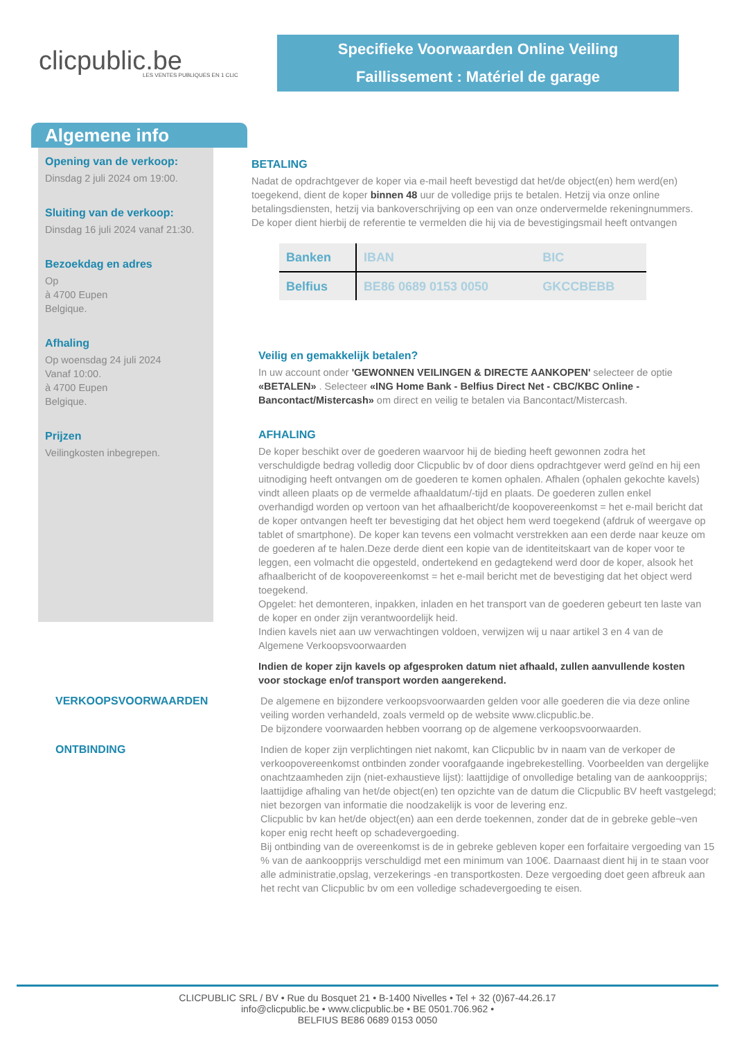clicpublic.be
LES VENTES PUBLIQUES EN 1 CLIC
Specifieke Voorwaarden Online Veiling
Faillissement : Matériel de garage
Algemene info
Opening van de verkoop:
Dinsdag 2 juli 2024 om 19:00.
Sluiting van de verkoop:
Dinsdag 16 juli 2024 vanaf 21:30.
Bezoekdag en adres
Op
à 4700 Eupen
Belgique.
Afhaling
Op woensdag 24 juli 2024
Vanaf 10:00.
à 4700 Eupen
Belgique.
Prijzen
Veilingkosten inbegrepen.
BETALING
Nadat de opdrachtgever de koper via e-mail heeft bevestigd dat het/de object(en) hem werd(en) toegekend, dient de koper binnen 48 uur de volledige prijs te betalen. Hetzij via onze online betalingsdiensten, hetzij via bankoverschrijving op een van onze ondervermelde rekeningnummers. De koper dient hierbij de referentie te vermelden die hij via de bevestigingsmail heeft ontvangen
| Banken | IBAN | BIC |
| --- | --- | --- |
| Belfius | BE86 0689 0153 0050 | GKCCBEBB |
Veilig en gemakkelijk betalen?
In uw account onder 'GEWONNEN VEILINGEN & DIRECTE AANKOPEN' selecteer de optie «BETALEN» . Selecteer «ING Home Bank - Belfius Direct Net - CBC/KBC Online - Bancontact/Mistercash» om direct en veilig te betalen via Bancontact/Mistercash.
AFHALING
De koper beschikt over de goederen waarvoor hij de bieding heeft gewonnen zodra het verschuldigde bedrag volledig door Clicpublic bv of door diens opdrachtgever werd geïnd en hij een uitnodiging heeft ontvangen om de goederen te komen ophalen. Afhalen (ophalen gekochte kavels) vindt alleen plaats op de vermelde afhaaldatum/-tijd en plaats. De goederen zullen enkel overhandigd worden op vertoon van het afhaalbericht/de koopovereenkomst = het e-mail bericht dat de koper ontvangen heeft ter bevestiging dat het object hem werd toegekend (afdruk of weergave op tablet of smartphone). De koper kan tevens een volmacht verstrekken aan een derde naar keuze om de goederen af te halen.Deze derde dient een kopie van de identiteitskaart van de koper voor te leggen, een volmacht die opgesteld, ondertekend en gedagtekend werd door de koper, alsook het afhaalbericht of de koopovereenkomst = het e-mail bericht met de bevestiging dat het object werd toegekend.
Opgelet: het demonteren, inpakken, inladen en het transport van de goederen gebeurt ten laste van de koper en onder zijn verantwoordelijk heid.
Indien kavels niet aan uw verwachtingen voldoen, verwijzen wij u naar artikel 3 en 4 van de Algemene Verkoopsvoorwaarden
Indien de koper zijn kavels op afgesproken datum niet afhaald, zullen aanvullende kosten voor stockage en/of transport worden aangerekend.
VERKOOPSVOORWAARDEN De algemene en bijzondere verkoopsvoorwaarden gelden voor alle goederen die via deze online veiling worden verhandeld, zoals vermeld op de website www.clicpublic.be.
De bijzondere voorwaarden hebben voorrang op de algemene verkoopsvoorwaarden.
ONTBINDING Indien de koper zijn verplichtingen niet nakomt, kan Clicpublic bv in naam van de verkoper de verkoopovereenkomst ontbinden zonder voorafgaande ingebrekestelling. Voorbeelden van dergelijke onachtzaamheden zijn (niet-exhaustieve lijst): laattijdige of onvolledige betaling van de aankoopprijs; laattijdige afhaling van het/de object(en) ten opzichte van de datum die Clicpublic BV heeft vastgelegd; niet bezorgen van informatie die noodzakelijk is voor de levering enz.
Clicpublic bv kan het/de object(en) aan een derde toekennen, zonder dat de in gebreke geble¬ven koper enig recht heeft op schadevergoeding.
Bij ontbinding van de overeenkomst is de in gebreke gebleven koper een forfaitaire vergoeding van 15 % van de aankoopprijs verschuldigd met een minimum van 100€. Daarnaast dient hij in te staan voor alle administratie,opslag, verzekerings -en transportkosten. Deze vergoeding doet geen afbreuk aan het recht van Clicpublic bv om een volledige schadevergoeding te eisen.
CLICPUBLIC SRL / BV • Rue du Bosquet 21 • B-1400 Nivelles • Tel + 32 (0)67-44.26.17
info@clicpublic.be • www.clicpublic.be • BE 0501.706.962 •
BELFIUS BE86 0689 0153 0050